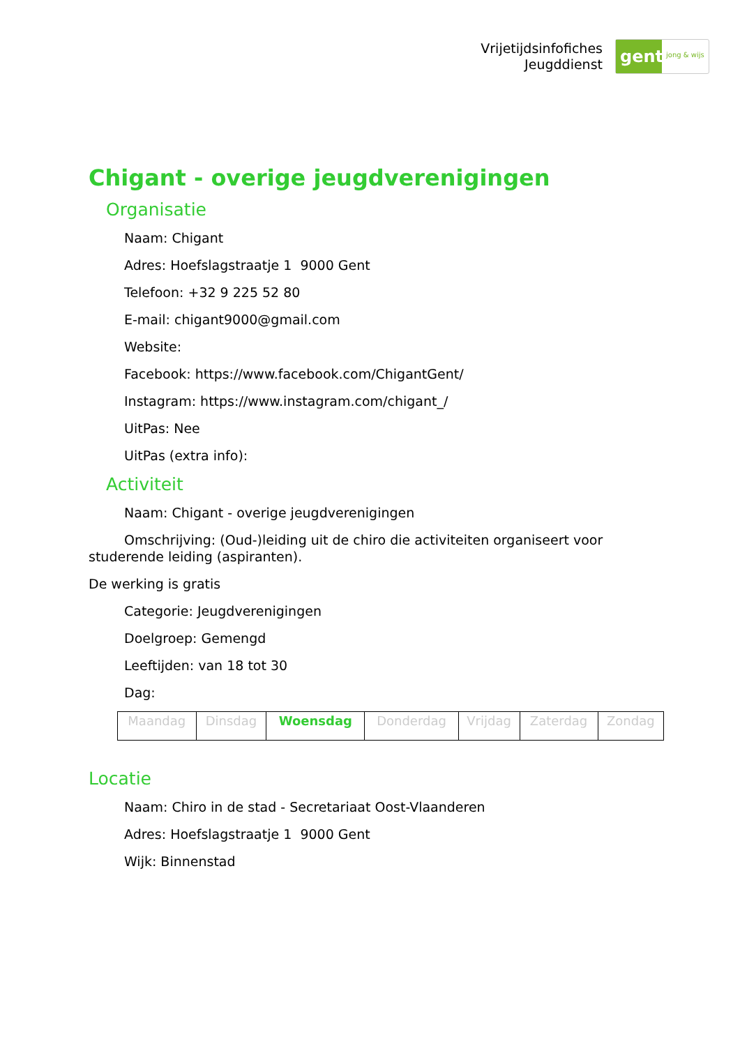Vrijetijdsinfofiches
Jeugddienst
gent:
jong & wijs
Chigant - overige jeugdverenigingen
Organisatie
Naam: Chigant
Adres: Hoefslagstraatje 1 9000 Gent
Telefoon: +32 9 225 52 80
E-mail: chigant9000@gmail.com
Website:
Facebook: https://www.facebook.com/ChigantGent/
Instagram: https://www.instagram.com/chigant_/
UitPas: Nee
UitPas (extra info):
Activiteit
Naam: Chigant - overige jeugdverenigingen
Omschrijving: (Oud-)leiding uit de chiro die activiteiten organiseert voor studerende leiding (aspiranten).
De werking is gratis
Categorie: Jeugdverenigingen
Doelgroep: Gemengd
Leeftijden: van 18 tot 30
Dag:
| Maandag | Dinsdag | Woensdag | Donderdag | Vrijdag | Zaterdag | Zondag |
Locatie
Naam: Chiro in de stad - Secretariaat Oost-Vlaanderen
Adres: Hoefslagstraatje 1 9000 Gent
Wijk: Binnenstad